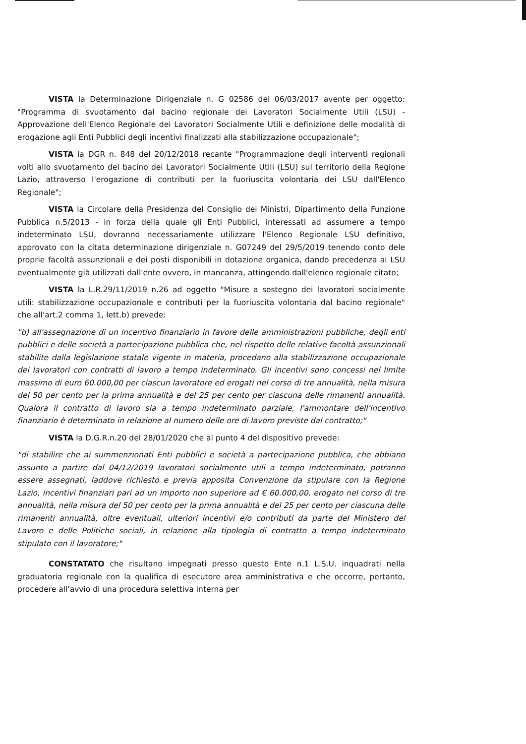VISTA la Determinazione Dirigenziale n. G 02586 del 06/03/2017 avente per oggetto: "Programma di svuotamento dal bacino regionale dei Lavoratori Socialmente Utili (LSU) - Approvazione dell'Elenco Regionale dei Lavoratori Socialmente Utili e definizione delle modalità di erogazione agli Enti Pubblici degli incentivi finalizzati alla stabilizzazione occupazionale";
VISTA la DGR n. 848 del 20/12/2018 recante "Programmazione degli interventi regionali volti allo svuotamento del bacino dei Lavoratori Socialmente Utili (LSU) sul territorio della Regione Lazio, attraverso l'erogazione di contributi per la fuoriuscita volontaria dei LSU dall'Elenco Regionale";
VISTA la Circolare della Presidenza del Consiglio dei Ministri, Dipartimento della Funzione Pubblica n.5/2013 - in forza della quale gli Enti Pubblici, interessati ad assumere a tempo indeterminato LSU, dovranno necessariamente utilizzare l'Elenco Regionale LSU definitivo, approvato con la citata determinazione dirigenziale n. G07249 del 29/5/2019 tenendo conto dele proprie facoltà assunzionali e dei posti disponibili in dotazione organica, dando precedenza ai LSU eventualmente già utilizzati dall'ente ovvero, in mancanza, attingendo dall'elenco regionale citato;
VISTA la L.R.29/11/2019 n.26 ad oggetto "Misure a sostegno dei lavoratori socialmente utili: stabilizzazione occupazionale e contributi per la fuoriuscita volontaria dal bacino regionale" che all'art.2 comma 1, lett.b) prevede:
"b) all'assegnazione di un incentivo finanziario in favore delle amministrazioni pubbliche, degli enti pubblici e delle società a partecipazione pubblica che, nel rispetto delle relative facoltà assunzionali stabilite dalla legislazione statale vigente in materia, procedano alla stabilizzazione occupazionale dei lavoratori con contratti di lavoro a tempo indeterminato. Gli incentivi sono concessi nel limite massimo di euro 60.000,00 per ciascun lavoratore ed erogati nel corso di tre annualità, nella misura del 50 per cento per la prima annualità e del 25 per cento per ciascuna delle rimanenti annualità. Qualora il contratto di lavoro sia a tempo indeterminato parziale, l'ammontare dell'incentivo finanziario è determinato in relazione al numero delle ore di lavoro previste dal contratto;"
VISTA la D.G.R.n.20 del 28/01/2020 che al punto 4 del dispositivo prevede:
"di stabilire che ai summenzionati Enti pubblici e società a partecipazione pubblica, che abbiano assunto a partire dal 04/12/2019 lavoratori socialmente utili a tempo indeterminato, potranno essere assegnati, laddove richiesto e previa apposita Convenzione da stipulare con la Regione Lazio, incentivi finanziari pari ad un importo non superiore ad € 60.000,00, erogato nel corso di tre annualità, nella misura del 50 per cento per la prima annualità e del 25 per cento per ciascuna delle rimanenti annualità, oltre eventuali, ulteriori incentivi e/o contributi da parte del Ministero del Lavoro e delle Politiche sociali, in relazione alla tipologia di contratto a tempo indeterminato stipulato con il lavoratore;"
CONSTATATO che risultano impegnati presso questo Ente n.1 L.S.U. inquadrati nella graduatoria regionale con la qualifica di esecutore area amministrativa e che occorre, pertanto, procedere all'avvio di una procedura selettiva interna per